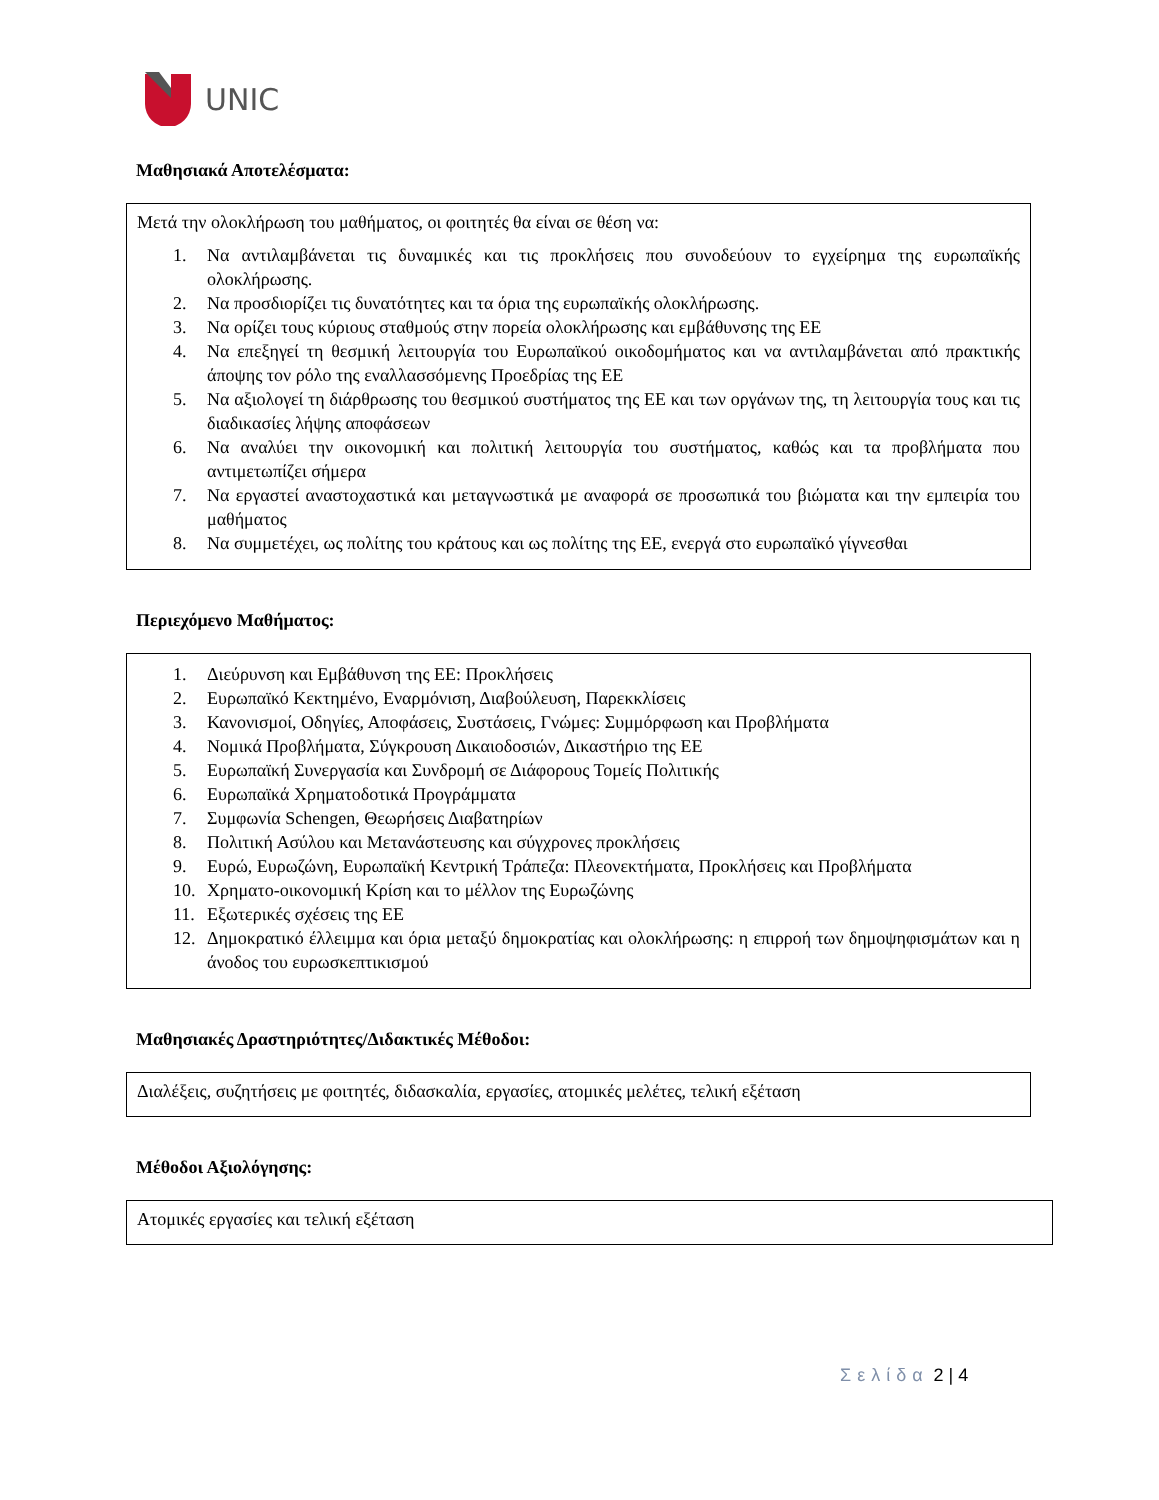UNIC
Μαθησιακά Αποτελέσματα:
Μετά την ολοκλήρωση του μαθήματος, οι φοιτητές θα είναι σε θέση να:
1. Να αντιλαμβάνεται τις δυναμικές και τις προκλήσεις που συνοδεύουν το εγχείρημα της ευρωπαϊκής ολοκλήρωσης.
2. Να προσδιορίζει τις δυνατότητες και τα όρια της ευρωπαϊκής ολοκλήρωσης.
3. Να ορίζει τους κύριους σταθμούς στην πορεία ολοκλήρωσης και εμβάθυνσης της ΕΕ
4. Να επεξηγεί τη θεσμική λειτουργία του Ευρωπαϊκού οικοδομήματος και να αντιλαμβάνεται από πρακτικής άποψης τον ρόλο της εναλλασσόμενης Προεδρίας της ΕΕ
5. Να αξιολογεί τη διάρθρωσης του θεσμικού συστήματος της ΕΕ και των οργάνων της, τη λειτουργία τους και τις διαδικασίες λήψης αποφάσεων
6. Να αναλύει την οικονομική και πολιτική λειτουργία του συστήματος, καθώς και τα προβλήματα που αντιμετωπίζει σήμερα
7. Να εργαστεί αναστοχαστικά και μεταγνωστικά με αναφορά σε προσωπικά του βιώματα και την εμπειρία του μαθήματος
8. Να συμμετέχει, ως πολίτης του κράτους και ως πολίτης της ΕΕ, ενεργά στο ευρωπαϊκό γίγνεσθαι
Περιεχόμενο Μαθήματος:
1. Διεύρυνση και Εμβάθυνση της ΕΕ: Προκλήσεις
2. Ευρωπαϊκό Κεκτημένο, Εναρμόνιση, Διαβούλευση, Παρεκκλίσεις
3. Κανονισμοί, Οδηγίες, Αποφάσεις, Συστάσεις, Γνώμες: Συμμόρφωση και Προβλήματα
4. Νομικά Προβλήματα, Σύγκρουση Δικαιοδοσιών, Δικαστήριο της ΕΕ
5. Ευρωπαϊκή Συνεργασία και Συνδρομή σε Διάφορους Τομείς Πολιτικής
6. Ευρωπαϊκά Χρηματοδοτικά Προγράμματα
7. Συμφωνία Schengen, Θεωρήσεις Διαβατηρίων
8. Πολιτική Ασύλου και Μετανάστευσης και σύγχρονες προκλήσεις
9. Ευρώ, Ευρωζώνη, Ευρωπαϊκή Κεντρική Τράπεζα: Πλεονεκτήματα, Προκλήσεις και Προβλήματα
10. Χρηματο-οικονομική Κρίση και το μέλλον της Ευρωζώνης
11. Εξωτερικές σχέσεις της ΕΕ
12. Δημοκρατικό έλλειμμα και όρια μεταξύ δημοκρατίας και ολοκλήρωσης: η επιρροή των δημοψηφισμάτων και η άνοδος του ευρωσκεπτικισμού
Μαθησιακές Δραστηριότητες/Διδακτικές Μέθοδοι:
Διαλέξεις, συζητήσεις με φοιτητές, διδασκαλία, εργασίες, ατομικές μελέτες, τελική εξέταση
Μέθοδοι Αξιολόγησης:
Ατομικές εργασίες και τελική εξέταση
Σελίδα 2 | 4